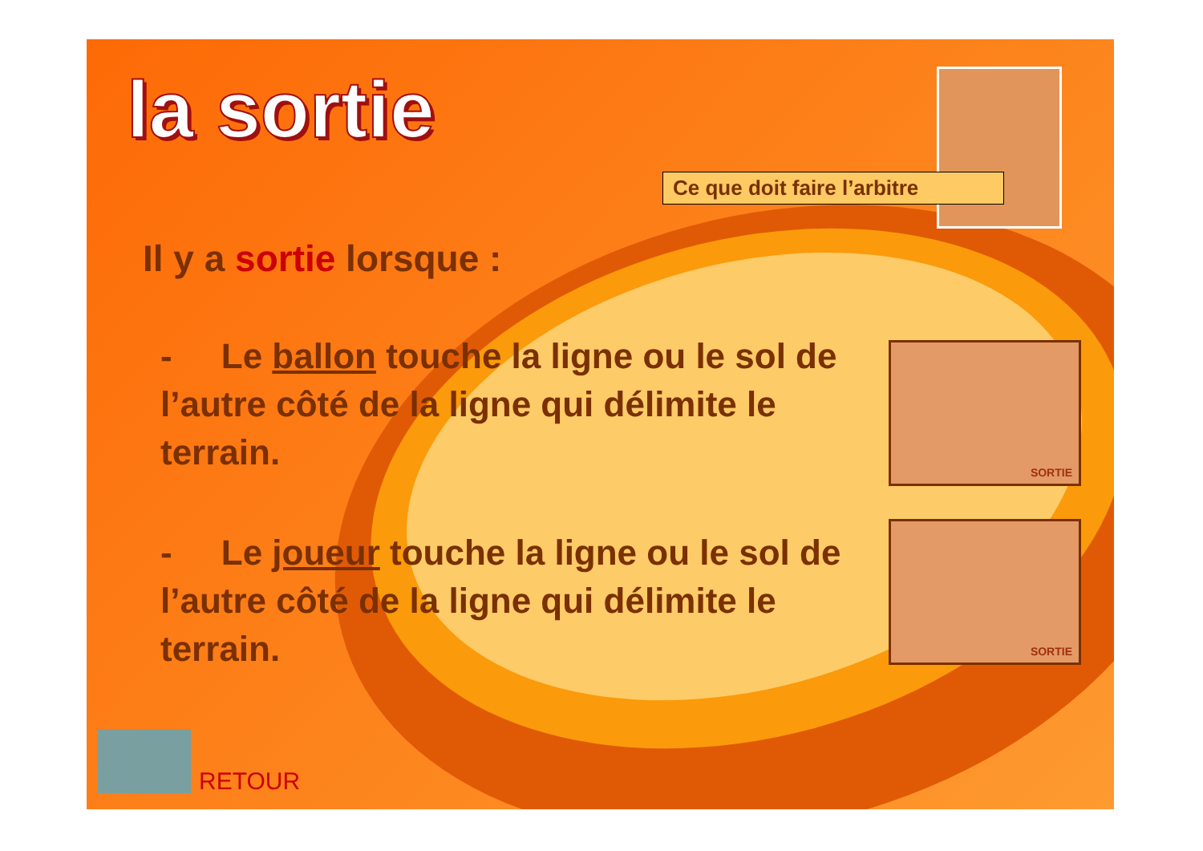SORTIE
SORTIE
la sortie
Ce que doit faire l’arbitre
Il y a sortie lorsque :
- Le ballon touche la ligne ou le sol de l’autre côté de la ligne qui délimite le terrain.
- Le joueur touche la ligne ou le sol de l’autre côté de la ligne qui délimite le terrain.
RETOUR